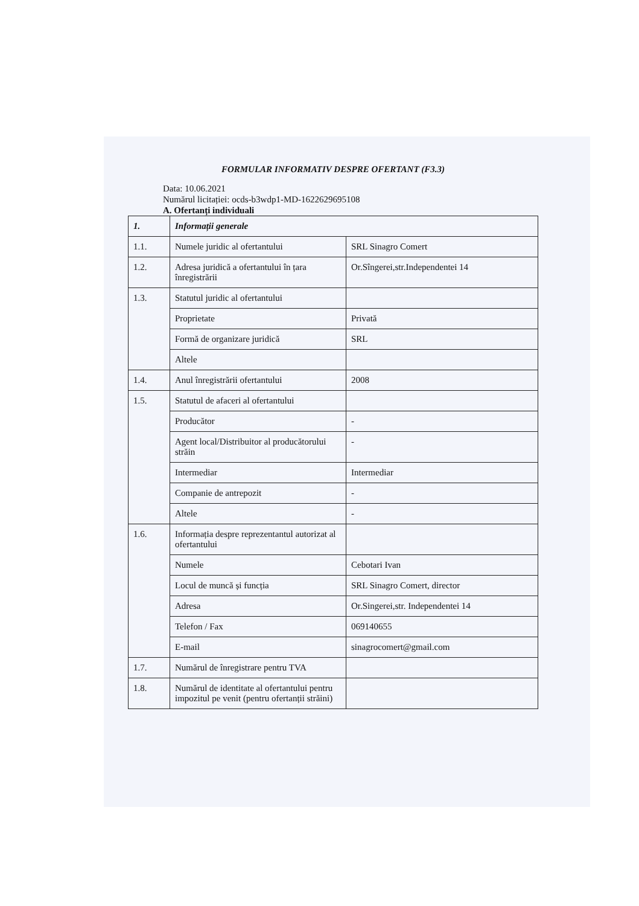FORMULAR INFORMATIV DESPRE OFERTANT (F3.3)
Data: 10.06.2021
Numărul licitației: ocds-b3wdp1-MD-1622629695108
A. Ofertanți individuali
| 1. | Informații generale | |
| 1.1. | Numele juridic al ofertantului | SRL Sinagro Comert |
| 1.2. | Adresa juridică a ofertantului în țara înregistrării | Or.Sîngerei,str.Independentei 14 |
| 1.3. | Statutul juridic al ofertantului | |
| | Proprietate | Privată |
| | Formă de organizare juridică | SRL |
| | Altele | |
| 1.4. | Anul înregistrării ofertantului | 2008 |
| 1.5. | Statutul de afaceri al ofertantului | |
| | Producător | - |
| | Agent local/Distribuitor al producătorului străin | - |
| | Intermediar | Intermediar |
| | Companie de antrepozit | - |
| | Altele | - |
| 1.6. | Informația despre reprezentantul autorizat al ofertantului | |
| | Numele | Cebotari Ivan |
| | Locul de muncă și funcția | SRL Sinagro Comert, director |
| | Adresa | Or.Singerei,str. Independentei 14 |
| | Telefon / Fax | 069140655 |
| | E-mail | sinagrocomert@gmail.com |
| 1.7. | Numărul de înregistrare pentru TVA | |
| 1.8. | Numărul de identitate al ofertantului pentru impozitul pe venit (pentru ofertanții străini) | |